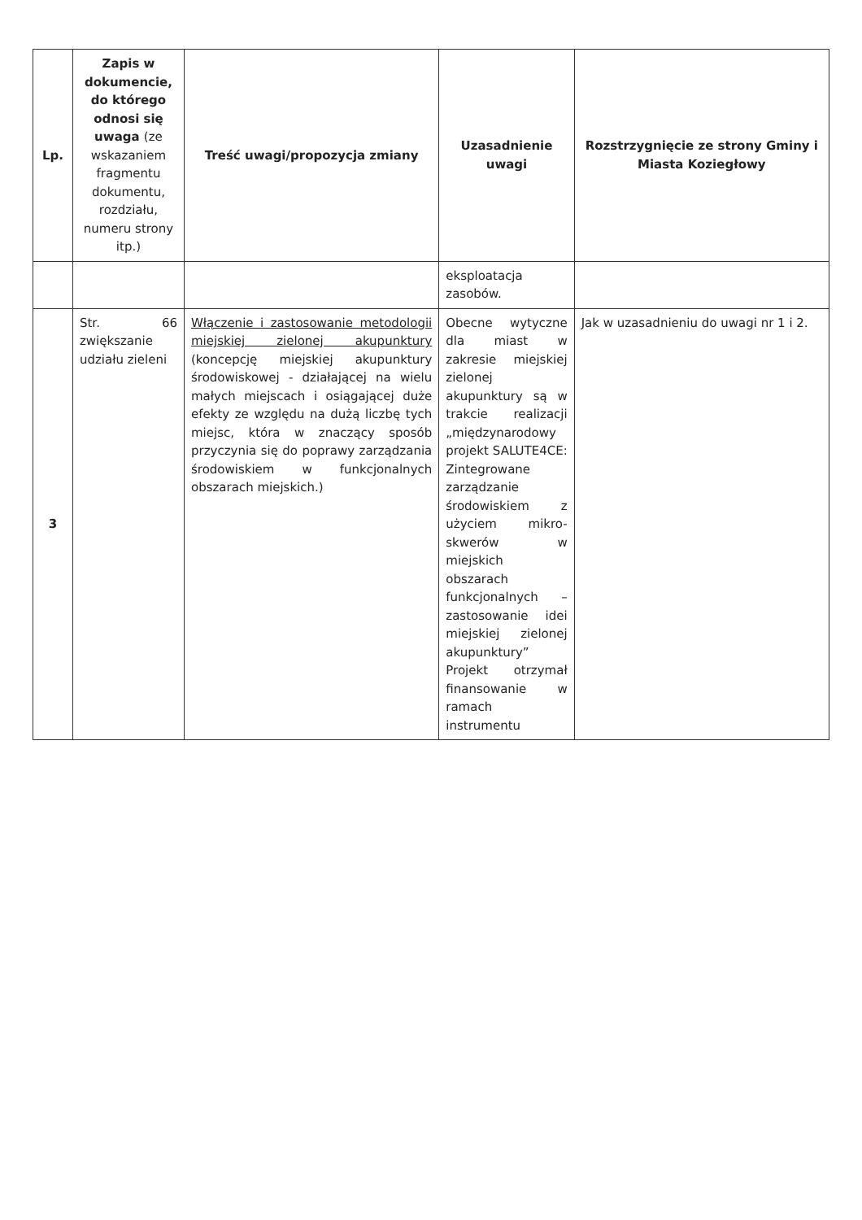| Lp. | Zapis w dokumencie, do którego odnosi się uwaga (ze wskazaniem fragmentu dokumentu, rozdziału, numeru strony itp.) | Treść uwagi/propozycja zmiany | Uzasadnienie uwagi | Rozstrzygnięcie ze strony Gminy i Miasta Koziegłowy |
| --- | --- | --- | --- | --- |
| | | | eksploatacja zasobów. | |
| 3 | Str. 66 zwiększanie udziału zieleni | Włączenie i zastosowanie metodologii miejskiej zielonej akupunktury (koncepcję miejskiej akupunktury środowiskowej - działającej na wielu małych miejscach i osiągającej duże efekty ze względu na dużą liczbę tych miejsc, która w znaczący sposób przyczynia się do poprawy zarządzania środowiskiem w funkcjonalnych obszarach miejskich.) | Obecne wytyczne dla miast w zakresie miejskiej zielonej akupunktury są w trakcie realizacji „międzynarodowy projekt SALUTE4CE: Zintegrowane zarządzanie środowiskiem z użyciem mikro-skwerów w miejskich obszarach funkcjonalnych – zastosowanie idei miejskiej zielonej akupunktury” Projekt otrzymał finansowanie w ramach instrumentu | Jak w uzasadnieniu do uwagi nr 1 i 2. |